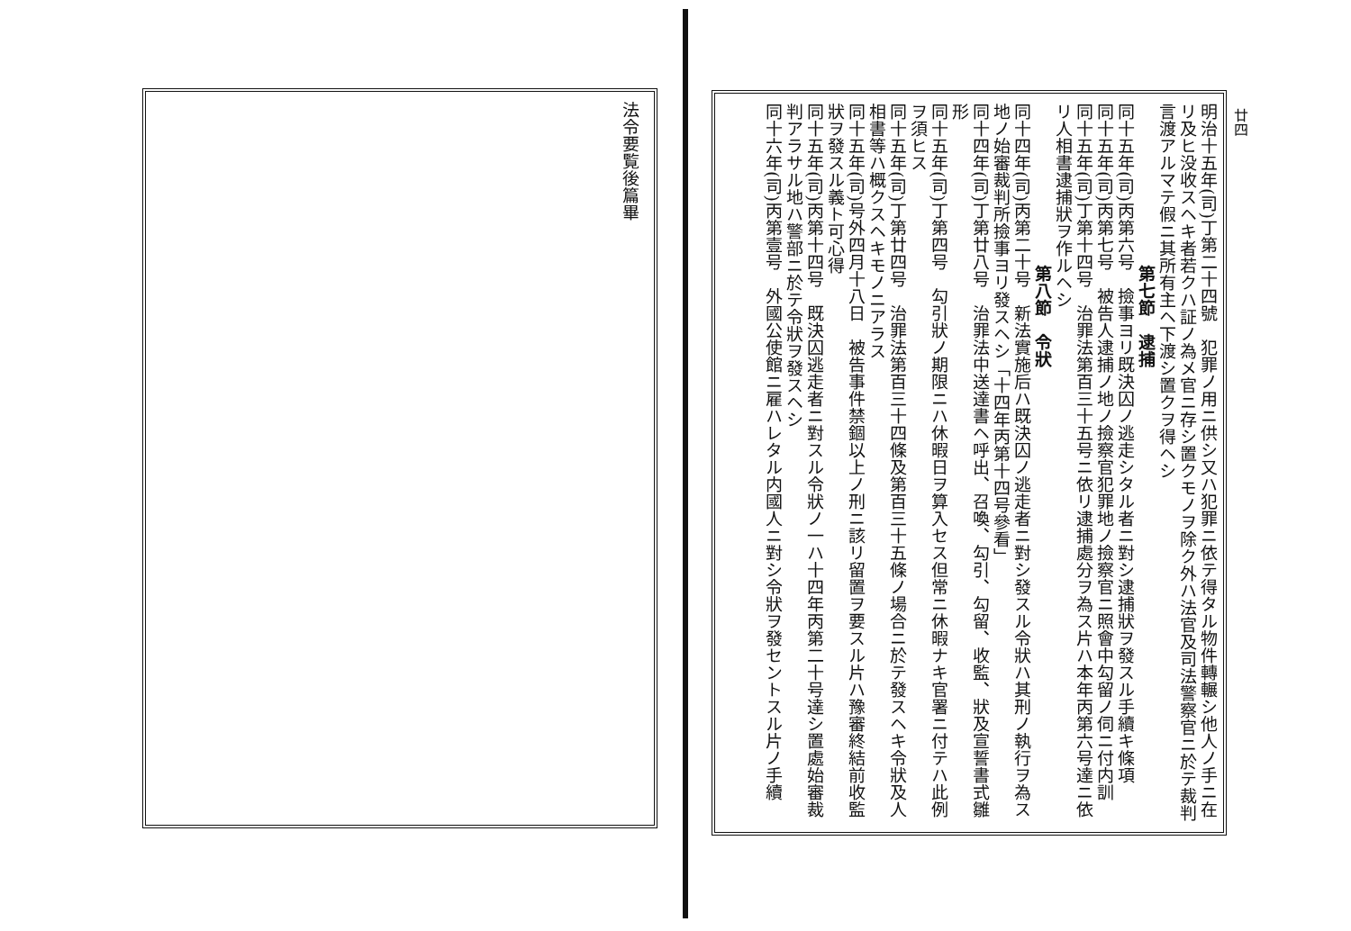法令要覧後篇畢
廿四
明治十五年(司)丁第二十四號　犯罪ノ用ニ供シ又ハ犯罪ニ依テ得タル物件轉輾シ他人ノ手ニ在リ及ヒ没收スヘキ者若クハ証ノ為メ官ニ存シ置クモノヲ除ク外ハ法官及司法警察官ニ於テ裁判言渡アルマテ假ニ其所有主ヘ下渡シ置クヲ得ヘシ
第七節　逮捕
同十五年(司)丙第六号　撿事ヨリ既決囚ノ逃走シタル者ニ對シ逮捕狀ヲ發スル手續キ條項
同十五年(司)丙第七号　被告人逮捕ノ地ノ撿察官犯罪地ノ撿察官ニ照會中勾留ノ伺ニ付内訓
同十五年(司)丁第十四号　治罪法第百三十五号ニ依リ逮捕處分ヲ為ス片ハ本年丙第六号達ニ依リ人相書逮捕狀ヲ作ルヘシ
第八節　令狀
同十四年(司)丙第二十号　新法實施后ハ既決囚ノ逃走者ニ對シ發スル令狀ハ其刑ノ執行ヲ為ス地ノ始審裁判所撿事ヨリ發スヘシ「十四年丙第十四号參看」
同十四年(司)丁第廿八号　治罪法中送達書ヘ呼出、召喚、勾引、勾留、收監、狀及宣誓書式雛形
同十五年(司)丁第四号　勾引狀ノ期限ニハ休暇日ヲ算入セス但常ニ休暇ナキ官署ニ付テハ此例ヲ須ヒス
同十五年(司)丁第廿四号　治罪法第百三十四條及第百三十五條ノ場合ニ於テ發スヘキ令狀及人相書等ハ概クスヘキモノニアラス
同十五年(司)号外四月十八日　被告事件禁錮以上ノ刑ニ該リ留置ヲ要スル片ハ豫審終結前收監狀ヲ發スル義ト可心得
同十五年(司)丙第十四号　既決囚逃走者ニ對スル令狀ノ一ハ十四年丙第二十号達シ置處始審裁判アラサル地ハ警部ニ於テ令狀ヲ發スヘシ
同十六年(司)丙第壹号　外國公使館ニ雇ハレタル内國人ニ對シ令狀ヲ發セントスル片ノ手續